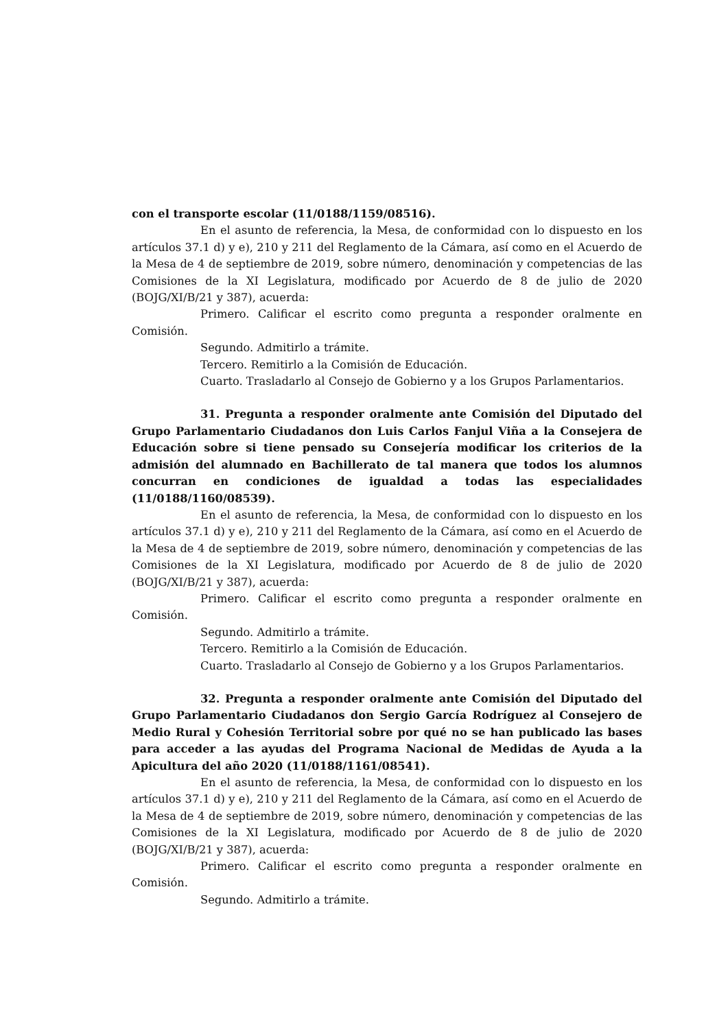con el transporte escolar (11/0188/1159/08516).
En el asunto de referencia, la Mesa, de conformidad con lo dispuesto en los artículos 37.1 d) y e), 210 y 211 del Reglamento de la Cámara, así como en el Acuerdo de la Mesa de 4 de septiembre de 2019, sobre número, denominación y competencias de las Comisiones de la XI Legislatura, modificado por Acuerdo de 8 de julio de 2020 (BOJG/XI/B/21 y 387), acuerda:
Primero. Calificar el escrito como pregunta a responder oralmente en Comisión.
Segundo. Admitirlo a trámite.
Tercero. Remitirlo a la Comisión de Educación.
Cuarto. Trasladarlo al Consejo de Gobierno y a los Grupos Parlamentarios.
31. Pregunta a responder oralmente ante Comisión del Diputado del Grupo Parlamentario Ciudadanos don Luis Carlos Fanjul Viña a la Consejera de Educación sobre si tiene pensado su Consejería modificar los criterios de la admisión del alumnado en Bachillerato de tal manera que todos los alumnos concurran en condiciones de igualdad a todas las especialidades (11/0188/1160/08539).
En el asunto de referencia, la Mesa, de conformidad con lo dispuesto en los artículos 37.1 d) y e), 210 y 211 del Reglamento de la Cámara, así como en el Acuerdo de la Mesa de 4 de septiembre de 2019, sobre número, denominación y competencias de las Comisiones de la XI Legislatura, modificado por Acuerdo de 8 de julio de 2020 (BOJG/XI/B/21 y 387), acuerda:
Primero. Calificar el escrito como pregunta a responder oralmente en Comisión.
Segundo. Admitirlo a trámite.
Tercero. Remitirlo a la Comisión de Educación.
Cuarto. Trasladarlo al Consejo de Gobierno y a los Grupos Parlamentarios.
32. Pregunta a responder oralmente ante Comisión del Diputado del Grupo Parlamentario Ciudadanos don Sergio García Rodríguez al Consejero de Medio Rural y Cohesión Territorial sobre por qué no se han publicado las bases para acceder a las ayudas del Programa Nacional de Medidas de Ayuda a la Apicultura del año 2020 (11/0188/1161/08541).
En el asunto de referencia, la Mesa, de conformidad con lo dispuesto en los artículos 37.1 d) y e), 210 y 211 del Reglamento de la Cámara, así como en el Acuerdo de la Mesa de 4 de septiembre de 2019, sobre número, denominación y competencias de las Comisiones de la XI Legislatura, modificado por Acuerdo de 8 de julio de 2020 (BOJG/XI/B/21 y 387), acuerda:
Primero. Calificar el escrito como pregunta a responder oralmente en Comisión.
Segundo. Admitirlo a trámite.